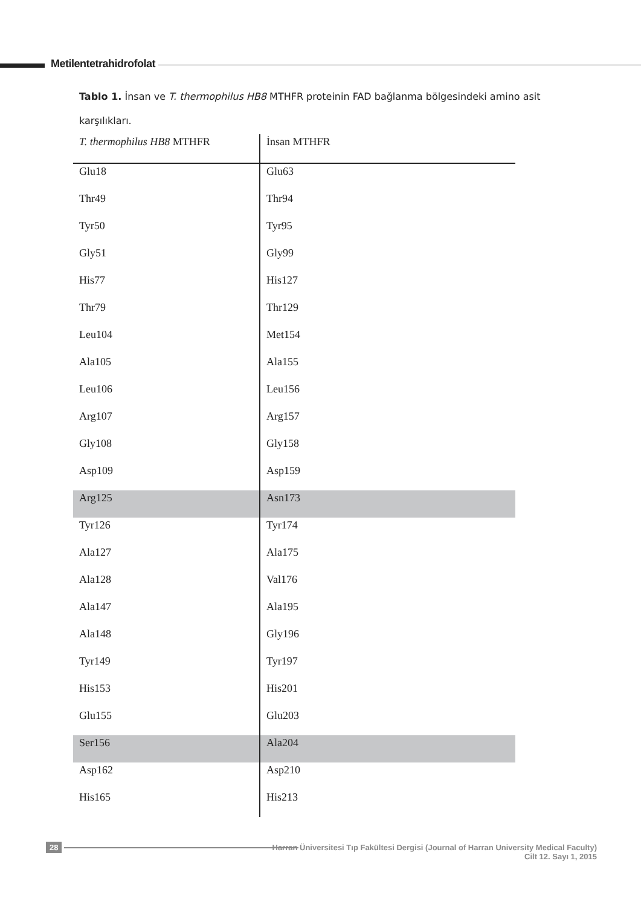Metilentetrahidrofolat
Tablo 1. İnsan ve T. thermophilus HB8 MTHFR proteinin FAD bağlanma bölgesindeki amino asit karşılıkları.
| T. thermophilus HB8 MTHFR | İnsan MTHFR |
| --- | --- |
| Glu18 | Glu63 |
| Thr49 | Thr94 |
| Tyr50 | Tyr95 |
| Gly51 | Gly99 |
| His77 | His127 |
| Thr79 | Thr129 |
| Leu104 | Met154 |
| Ala105 | Ala155 |
| Leu106 | Leu156 |
| Arg107 | Arg157 |
| Gly108 | Gly158 |
| Asp109 | Asp159 |
| Arg125 | Asn173 |
| Tyr126 | Tyr174 |
| Ala127 | Ala175 |
| Ala128 | Val176 |
| Ala147 | Ala195 |
| Ala148 | Gly196 |
| Tyr149 | Tyr197 |
| His153 | His201 |
| Glu155 | Glu203 |
| Ser156 | Ala204 |
| Asp162 | Asp210 |
| His165 | His213 |
28
Harran Üniversitesi Tıp Fakültesi Dergisi (Journal of Harran University Medical Faculty) Cilt 12. Sayı 1, 2015